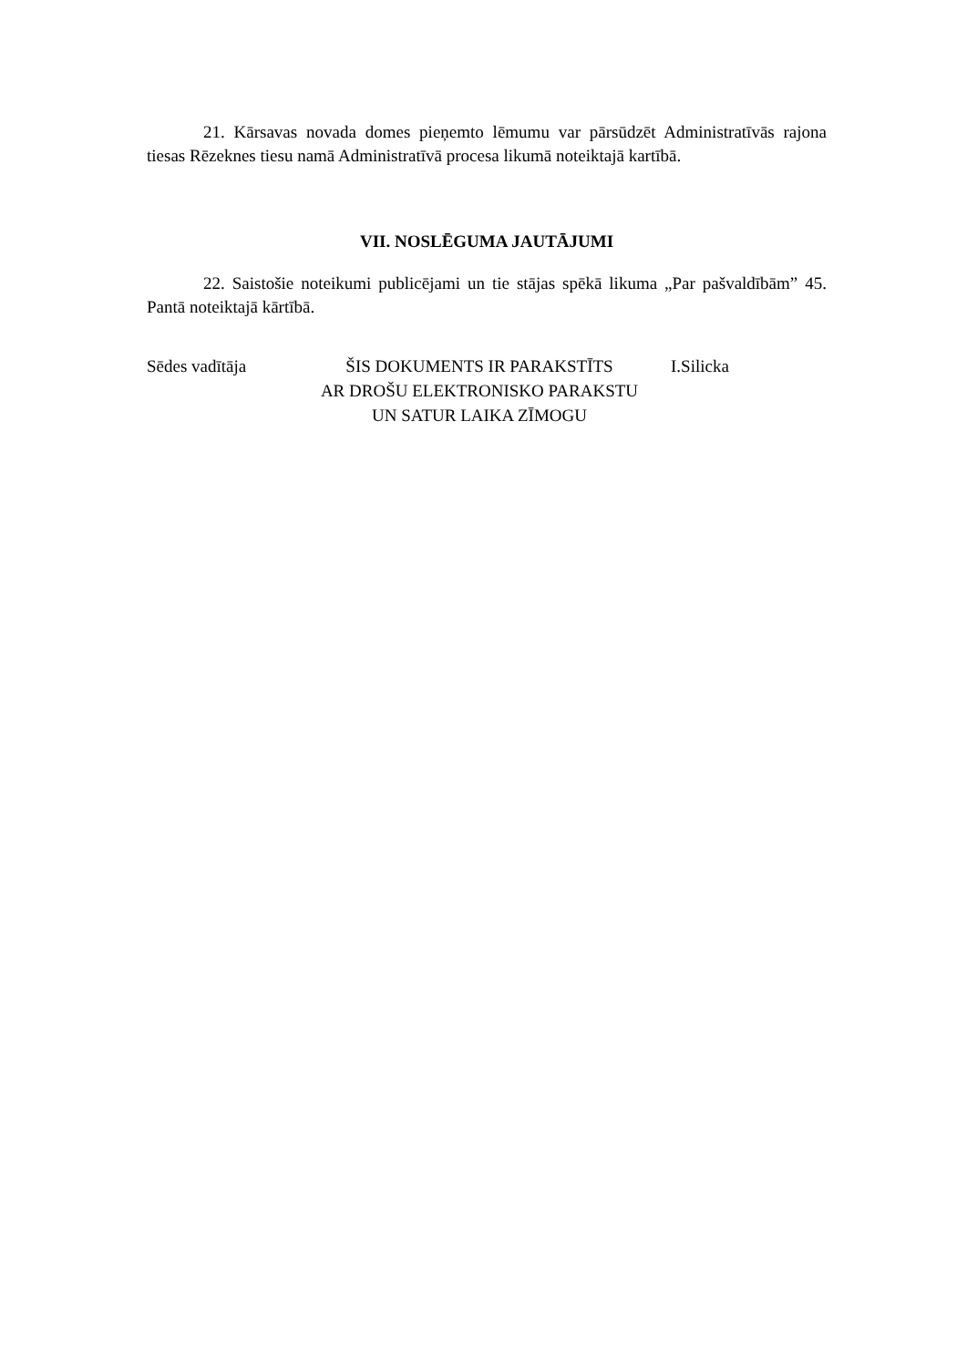21. Kārsavas novada domes pieņemto lēmumu var pārsūdzēt Administratīvās rajona tiesas Rēzeknes tiesu namā Administratīvā procesa likumā noteiktajā kartībā.
VII. NOSLĒGUMA JAUTĀJUMI
22. Saistošie noteikumi publicējami un tie stājas spēkā likuma „Par pašvaldībām” 45. Pantā noteiktajā kārtībā.
Sēdes vadītāja
ŠIS DOKUMENTS IR PARAKSTĪTS
AR DROŠU ELEKTRONISKO PARAKSTU
UN SATUR LAIKA ZĪMOGU
I.Silicka